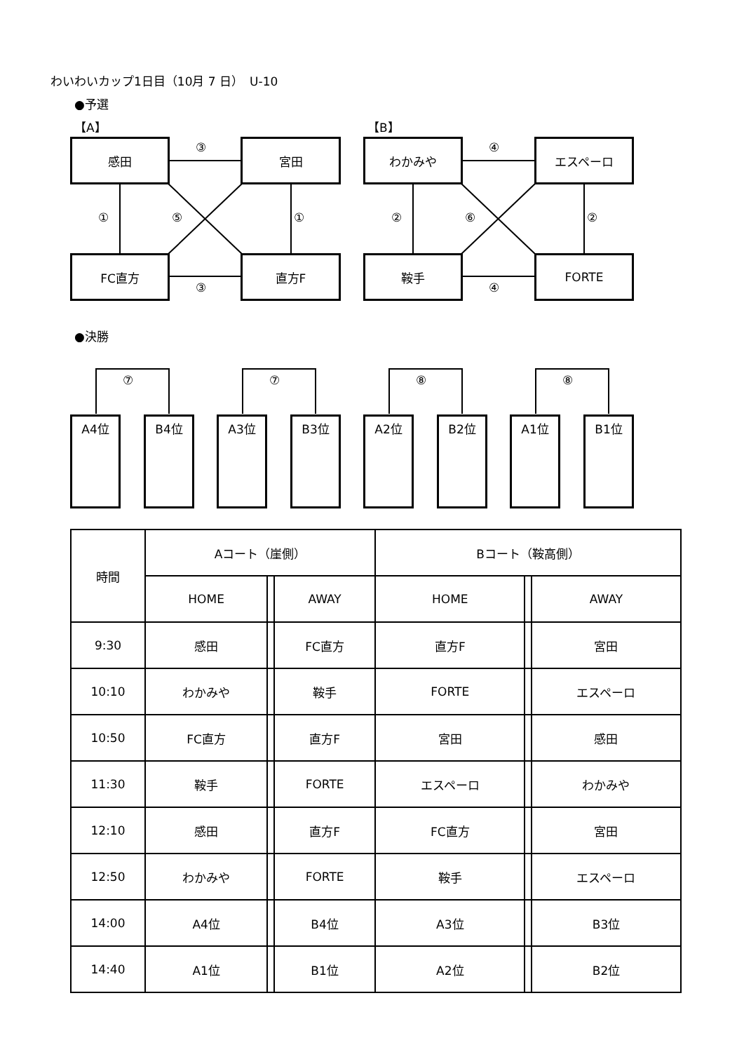わいわいカップ1日目（10月 7 日）　U-10
●予選
【A】 【B】
感田 宮田
FC直方 直方F
わかみや エスペーロ
鞍手 FORTE
③
③
① ⑤ ①
④
④
② ⑥ ②
●決勝
⑦ ⑦ ⑧ ⑧
A4位 B4位 A3位 B3位 A2位 B2位 A1位 B1位
| 時間 | Aコート（崖側） | | | Bコート（鞍高側） | | |
| --- | --- | --- | --- | --- | --- | --- |
| | HOME | | AWAY | HOME | | AWAY |
| 9:30 | 感田 | | FC直方 | 直方F | | 宮田 |
| 10:10 | わかみや | | 鞍手 | FORTE | | エスペーロ |
| 10:50 | FC直方 | | 直方F | 宮田 | | 感田 |
| 11:30 | 鞍手 | | FORTE | エスペーロ | | わかみや |
| 12:10 | 感田 | | 直方F | FC直方 | | 宮田 |
| 12:50 | わかみや | | FORTE | 鞍手 | | エスペーロ |
| 14:00 | A4位 | | B4位 | A3位 | | B3位 |
| 14:40 | A1位 | | B1位 | A2位 | | B2位 |